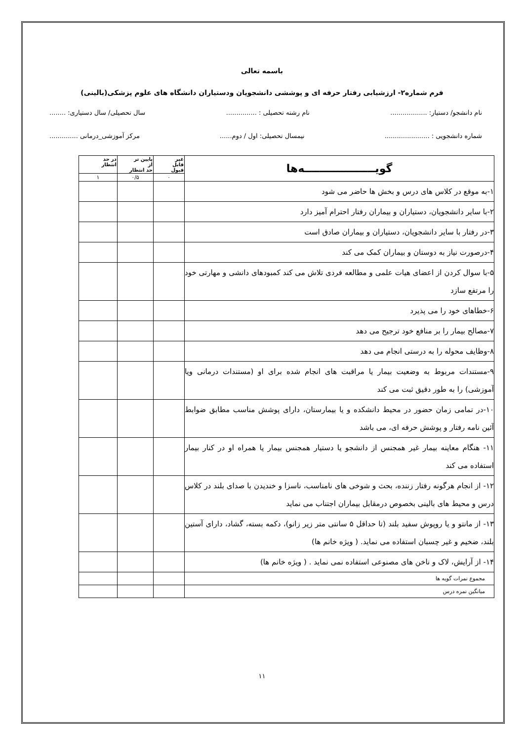باسمه تعالی
فرم شماره۲- ارزشیابی رفتار حرفه ای و پوششی دانشجویان ودستیاران دانشگاه های علوم پزشکی(بالینی)
نام دانشجو/ دستیار: .................. نام رشته تحصیلی : ............... سال تحصیلی/ سال دستیاری: ........
شماره دانشجویی : ...................... نیمسال تحصیلی: اول / دوم...... مرکز آموزشی_درمانی ..............
| گویـــــــــــــــــــه‌ها | غیر قابل قبول | پایین تر از حد انتظار | در حد انتظار |
| --- | --- | --- | --- |
| | ۰ | ۰/۵ | ۱ |
| ۱-به موقع در کلاس های درس و بخش ها حاضر می شود | | | |
| ۲-با سایر دانشجویان، دستیاران و بیماران رفتار احترام آمیز دارد | | | |
| ۳-در رفتار با سایر دانشجویان، دستیاران و بیماران صادق است | | | |
| ۴-درصورت نیاز به دوستان و بیماران کمک می کند | | | |
| ۵-با سوال کردن از اعضای هیات علمی و مطالعه فردی تلاش می کند کمبودهای دانشی و مهارتی خود را مرتفع سازد | | | |
| ۶-خطاهای خود را می پذیرد | | | |
| ۷-مصالح بیمار را بر منافع خود ترجیح می دهد | | | |
| ۸-وظایف محوله را به درستی انجام می دهد | | | |
| ۹-مستندات مربوط به وضعیت بیمار یا مراقبت های انجام شده برای او (مستندات درمانی ویا آموزشی) را به طور دقیق ثبت می کند | | | |
| ۱۰-در تمامی زمان حضور در محیط دانشکده و یا بیمارستان، دارای پوشش مناسب مطابق ضوابط آئین نامه رفتار و پوشش حرفه ای، می باشد | | | |
| ۱۱- هنگام معاینه بیمار غیر همجنس از دانشجو یا دستیار همجنس بیمار یا همراه او در کنار بیمار استفاده می کند | | | |
| ۱۲- از انجام هرگونه رفتار زننده، بحث و شوخی های نامناسب، ناسزا و خندیدن با صدای بلند در کلاس درس و محیط های بالینی بخصوص درمقابل بیماران اجتناب می نماید | | | |
| ۱۳- از مانتو و یا روپوش سفید بلند (تا حداقل ۵ سانتی متر زیر زانو)، دکمه بسته، گشاد، دارای آستین بلند، ضخیم و غیر چسبان استفاده می نماید. ( ویژه خانم ها) | | | |
| ۱۴- از آرایش، لاک و ناخن های مصنوعی استفاده نمی نماید . ( ویژه خانم ها) | | | |
| مجموع نمرات گویه ها | | | |
| میانگین نمره درس | | | |
۱۱